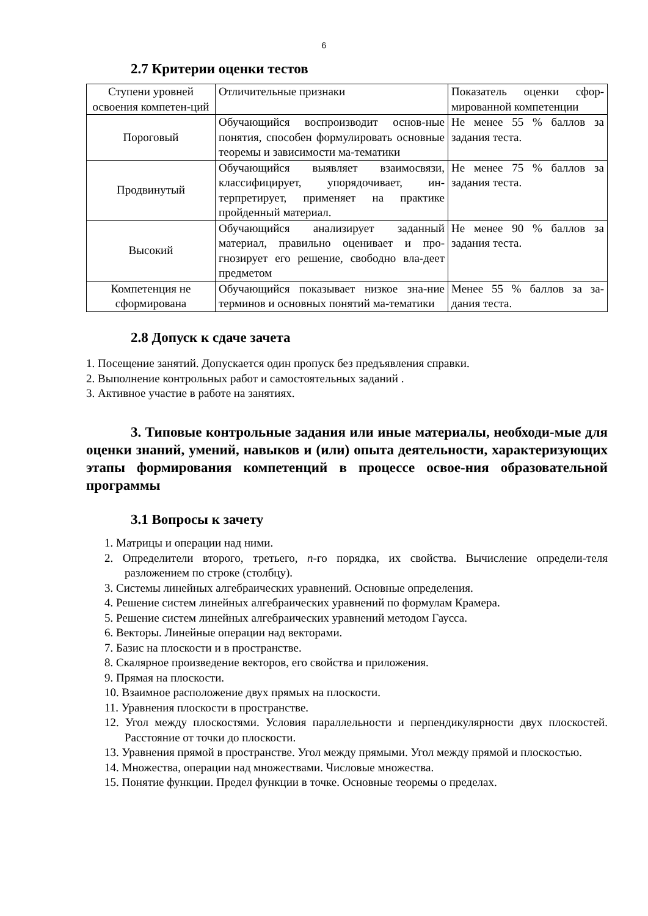6
2.7 Критерии оценки тестов
| Ступени уровней освоения компетен-ций | Отличительные признаки | Показатель оценки сфор-мированной компетенции |
| Пороговый | Обучающийся воспроизводит основ-ные понятия, способен формулировать основные теоремы и зависимости ма-тематики | Не менее 55 % баллов за задания теста. |
| Продвинутый | Обучающийся выявляет взаимосвязи, классифицирует, упорядочивает, ин-терпретирует, применяет на практике пройденный материал. | Не менее 75 % баллов за задания теста. |
| Высокий | Обучающийся анализирует заданный материал, правильно оценивает и про-гнозирует его решение, свободно вла-деет предметом | Не менее 90 % баллов за задания теста. |
| Компетенция не сформирована | Обучающийся показывает низкое зна-ние терминов и основных понятий ма-тематики | Менее 55 % баллов за за-дания теста. |
2.8 Допуск к сдаче зачета
1. Посещение занятий. Допускается один пропуск без предъявления справки.
2. Выполнение контрольных работ и самостоятельных заданий .
3. Активное участие в работе на занятиях.
3. Типовые контрольные задания или иные материалы, необходи-мые для оценки знаний, умений, навыков и (или) опыта деятельности, характеризующих этапы формирования компетенций в процессе освое-ния образовательной программы
3.1 Вопросы к зачету
1. Матрицы и операции над ними.
2. Определители второго, третьего, n-го порядка, их свойства. Вычисление определи-теля разложением по строке (столбцу).
3. Системы линейных алгебраических уравнений. Основные определения.
4. Решение систем линейных алгебраических уравнений по формулам Крамера.
5. Решение систем линейных алгебраических уравнений методом Гаусса.
6. Векторы. Линейные операции над векторами.
7. Базис на плоскости и в пространстве.
8. Скалярное произведение векторов, его свойства и приложения.
9. Прямая на плоскости.
10. Взаимное расположение двух прямых на плоскости.
11. Уравнения плоскости в пространстве.
12. Угол между плоскостями. Условия параллельности и перпендикулярности двух плоскостей. Расстояние от точки до плоскости.
13. Уравнения прямой в пространстве. Угол между прямыми. Угол между прямой и плоскостью.
14. Множества, операции над множествами. Числовые множества.
15. Понятие функции. Предел функции в точке. Основные теоремы о пределах.